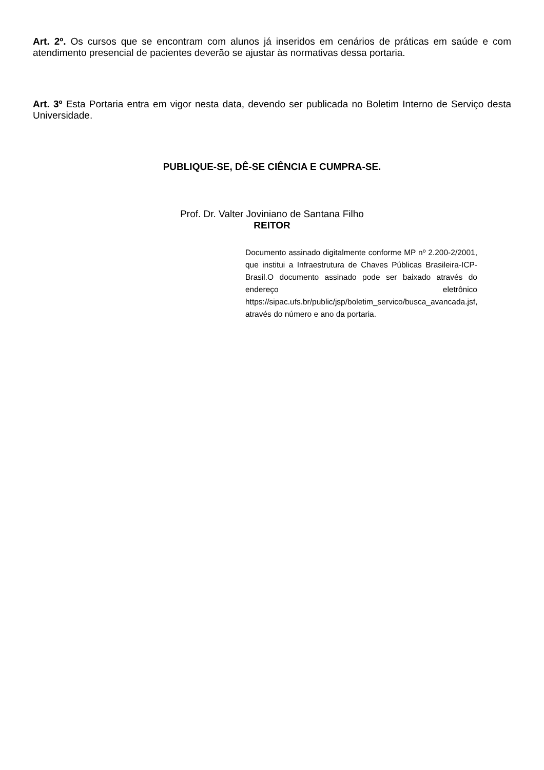Art. 2º. Os cursos que se encontram com alunos já inseridos em cenários de práticas em saúde e com atendimento presencial de pacientes deverão se ajustar às normativas dessa portaria.
Art. 3º Esta Portaria entra em vigor nesta data, devendo ser publicada no Boletim Interno de Serviço desta Universidade.
PUBLIQUE-SE, DÊ-SE CIÊNCIA E CUMPRA-SE.
Prof. Dr. Valter Joviniano de Santana Filho
REITOR
Documento assinado digitalmente conforme MP nº 2.200-2/2001, que institui a Infraestrutura de Chaves Públicas Brasileira-ICP-Brasil.O documento assinado pode ser baixado através do endereço eletrônico https://sipac.ufs.br/public/jsp/boletim_servico/busca_avancada.jsf, através do número e ano da portaria.